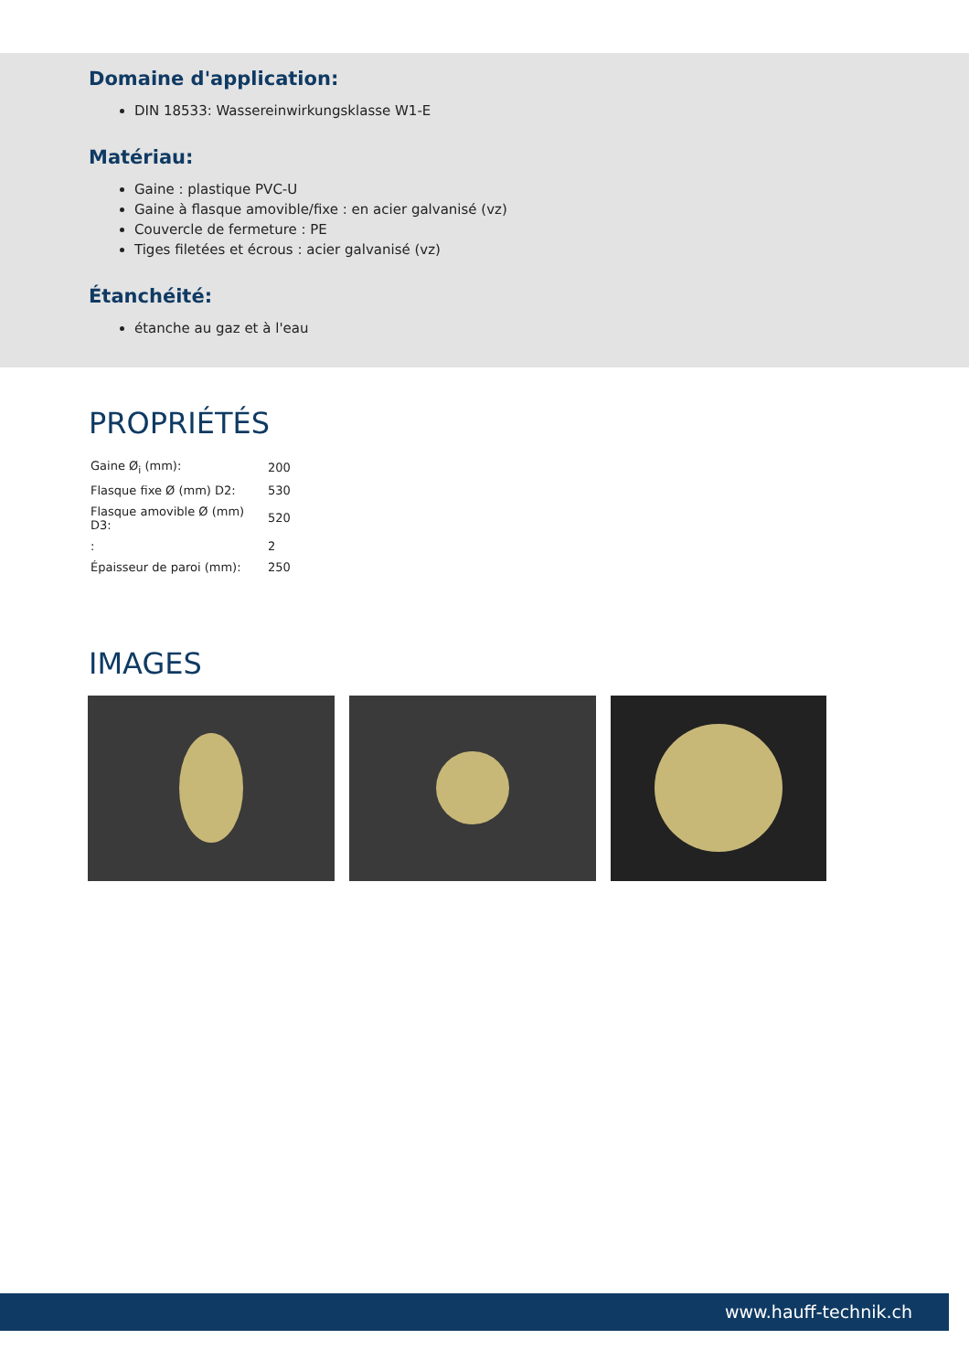Domaine d'application:
DIN 18533: Wassereinwirkungsklasse W1-E
Matériau:
Gaine : plastique PVC-U
Gaine à flasque amovible/fixe : en acier galvanisé (vz)
Couvercle de fermeture : PE
Tiges filetées et écrous : acier galvanisé (vz)
Étanchéité:
étanche au gaz et à l'eau
PROPRIÉTÉS
| Gaine Ø<sub>i</sub> (mm): | 200 |
| Flasque fixe Ø (mm) D2: | 530 |
| Flasque amovible Ø (mm) D3: | 520 |
| : | 2 |
| Épaisseur de paroi (mm): | 250 |
IMAGES
www.hauff-technik.ch